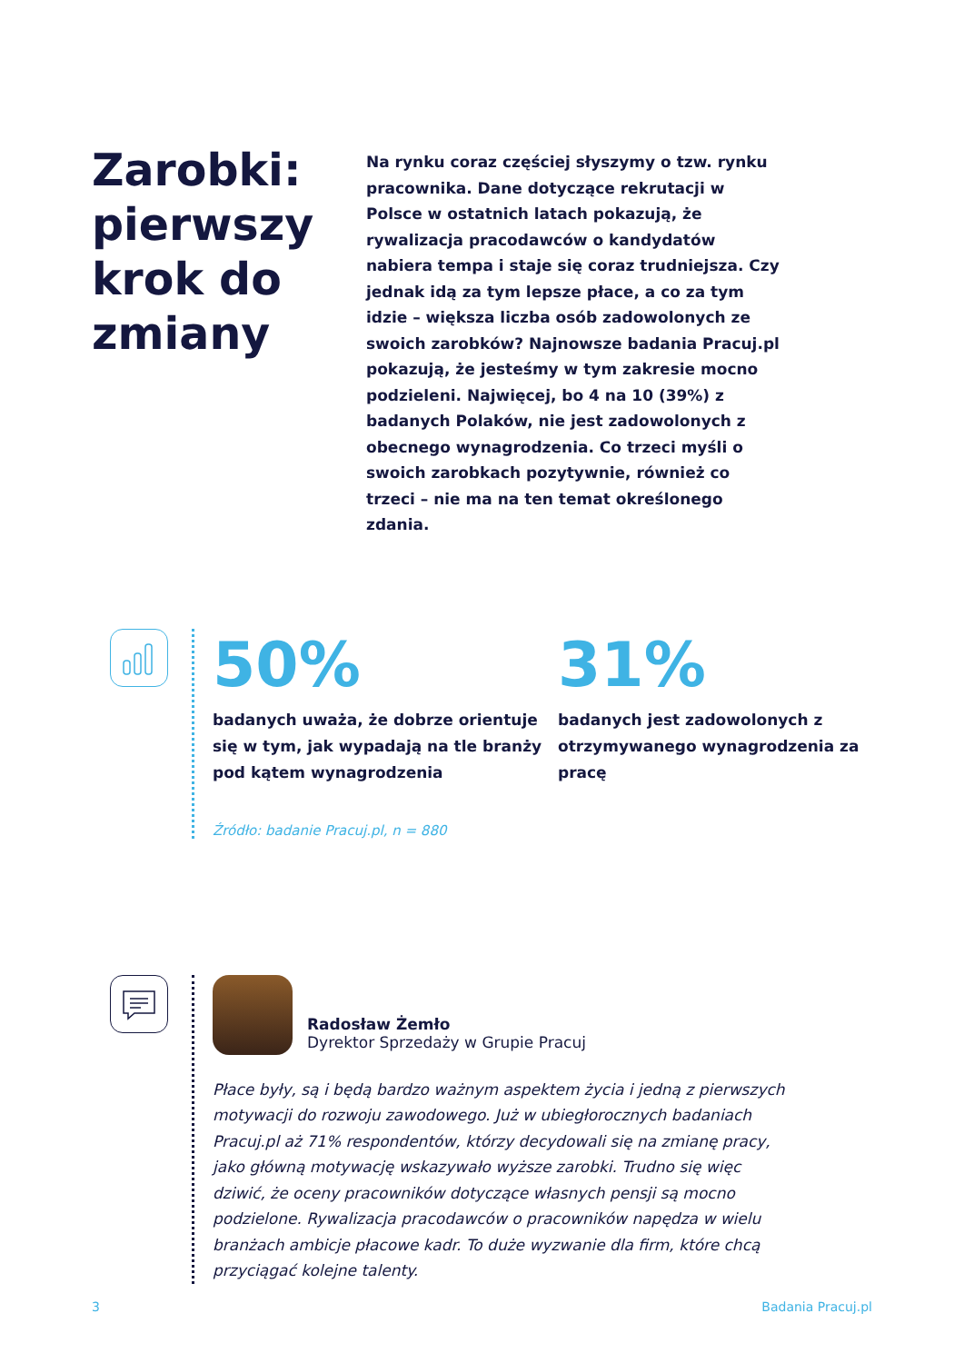Zarobki: pierwszy krok do zmiany
Na rynku coraz częściej słyszymy o tzw. rynku pracownika. Dane dotyczące rekrutacji w Polsce w ostatnich latach pokazują, że rywalizacja pracodawców o kandydatów nabiera tempa i staje się coraz trudniejsza. Czy jednak idą za tym lepsze płace, a co za tym idzie – większa liczba osób zadowolonych ze swoich zarobków? Najnowsze badania Pracuj.pl pokazują, że jesteśmy w tym zakresie mocno podzieleni. Najwięcej, bo 4 na 10 (39%) z badanych Polaków, nie jest zadowolonych z obecnego wynagrodzenia. Co trzeci myśli o swoich zarobkach pozytywnie, również co trzeci – nie ma na ten temat określonego zdania.
50%
badanych uważa, że dobrze orientuje się w tym, jak wypadają na tle branży pod kątem wynagrodzenia
31%
badanych jest zadowolonych z otrzymywanego wynagrodzenia za pracę
Źródło: badanie Pracuj.pl, n = 880
Radosław Żemło
Dyrektor Sprzedaży w Grupie Pracuj
Płace były, są i będą bardzo ważnym aspektem życia i jedną z pierwszych motywacji do rozwoju zawodowego. Już w ubiegłorocznych badaniach Pracuj.pl aż 71% respondentów, którzy decydowali się na zmianę pracy, jako główną motywację wskazywało wyższe zarobki. Trudno się więc dziwić, że oceny pracowników dotyczące własnych pensji są mocno podzielone. Rywalizacja pracodawców o pracowników napędza w wielu branżach ambicje płacowe kadr. To duże wyzwanie dla firm, które chcą przyciągać kolejne talenty.
3 Badania Pracuj.pl